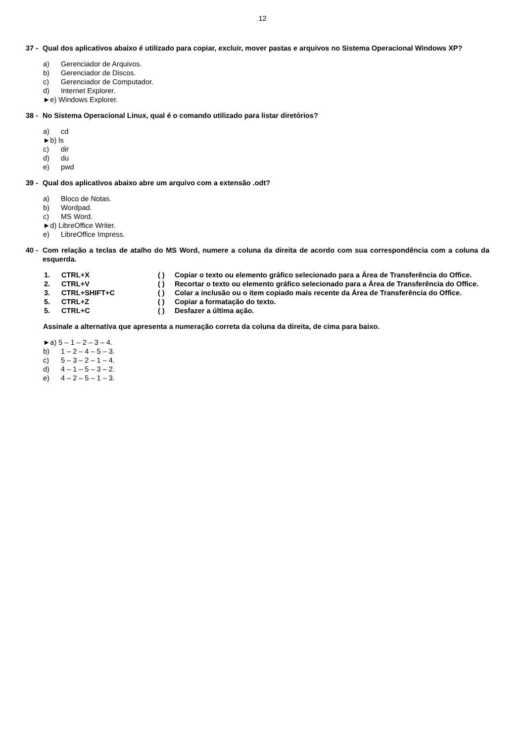12
37 -
Qual dos aplicativos abaixo é utilizado para copiar, excluir, mover pastas e arquivos no Sistema Operacional Windows XP?
a) Gerenciador de Arquivos.
b) Gerenciador de Discos.
c) Gerenciador de Computador.
d) Internet Explorer.
►e) Windows Explorer.
38 -
No Sistema Operacional Linux, qual é o comando utilizado para listar diretórios?
a) cd
►b) ls
c) dir
d) du
e) pwd
39 -
Qual dos aplicativos abaixo abre um arquivo com a extensão .odt?
a) Bloco de Notas.
b) Wordpad.
c) MS Word.
►d) LibreOffice Writer.
e) LibreOffice Impress.
40 -
Com relação a teclas de atalho do MS Word, numere a coluna da direita de acordo com sua correspondência com a coluna da esquerda.
1. CTRL+X
2. CTRL+V
3. CTRL+SHIFT+C
5. CTRL+Z
5. CTRL+C
( ) Copiar o texto ou elemento gráfico selecionado para a Área de Transferência do Office.
( ) Recortar o texto ou elemento gráfico selecionado para a Área de Transferência do Office.
( ) Colar a inclusão ou o item copiado mais recente da Área de Transferência do Office.
( ) Copiar a formatação do texto.
( ) Desfazer a última ação.
Assinale a alternativa que apresenta a numeração correta da coluna da direita, de cima para baixo.
►a) 5 – 1 – 2 – 3 – 4.
b) 1 – 2 – 4 – 5 – 3.
c) 5 – 3 – 2 – 1 – 4.
d) 4 – 1 – 5 – 3 – 2.
e) 4 – 2 – 5 – 1 – 3.